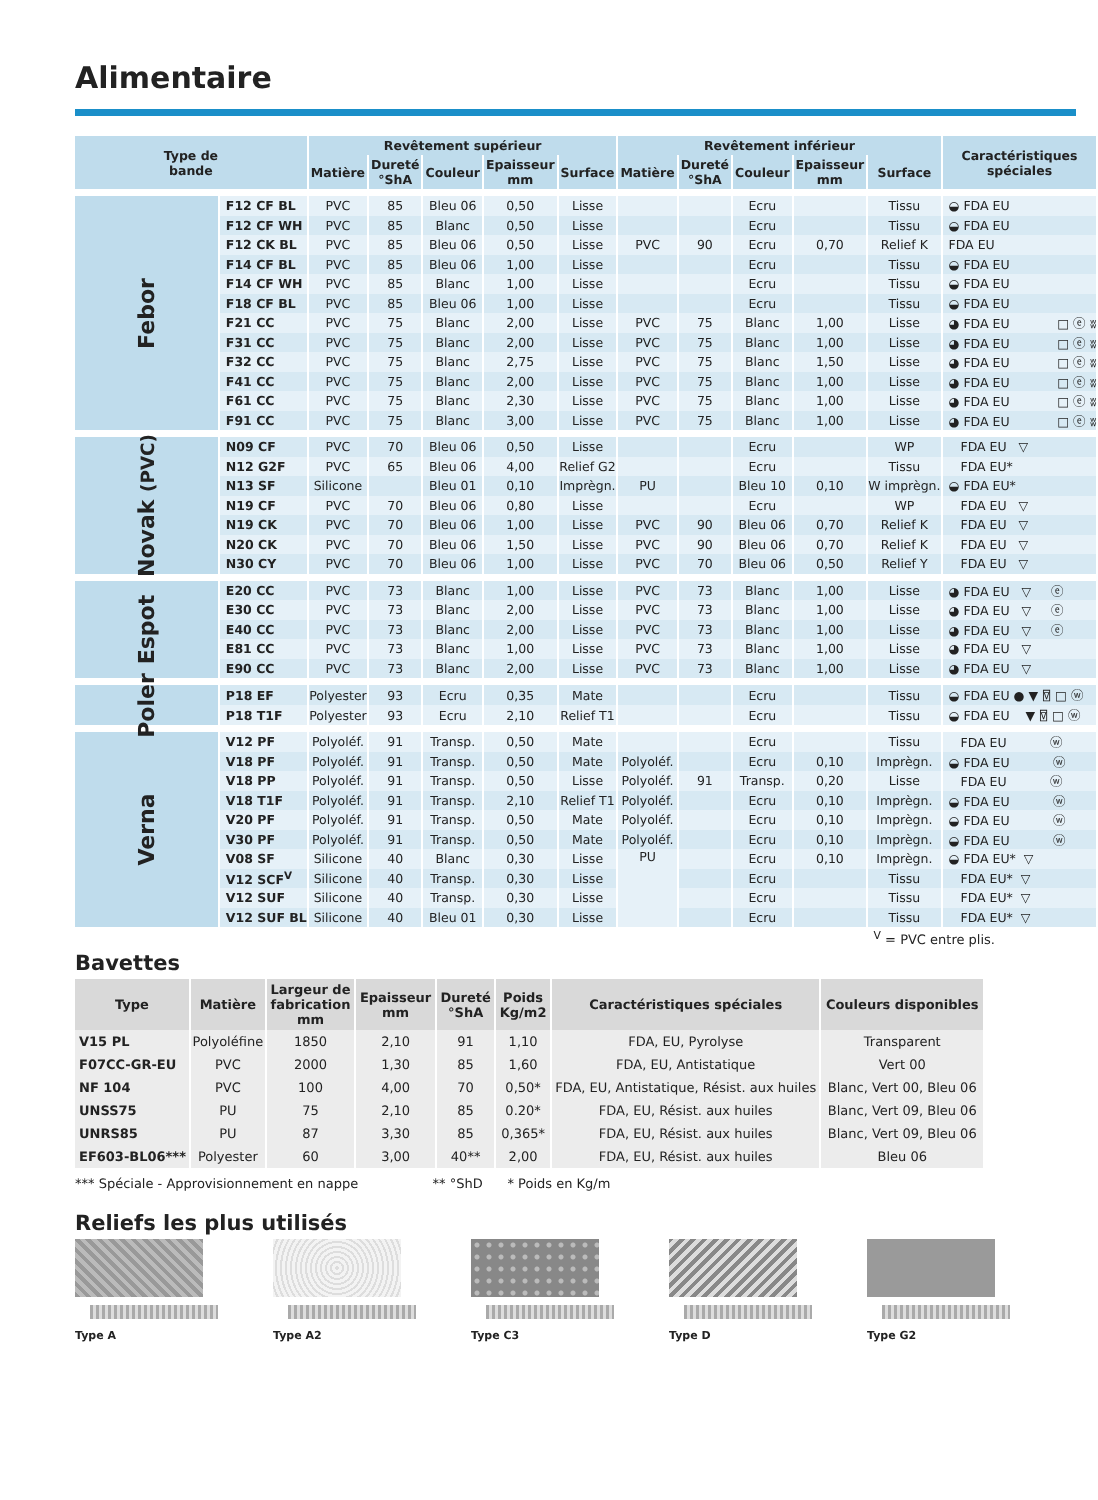Alimentaire
| Type de bande | | Revêtement supérieur | | | | | Revêtement inférieur | | | | | Caractéristiques spéciales |
| --- | --- | --- | --- | --- | --- | --- | --- | --- | --- | --- | --- | --- |
| | | Matière | Dureté °ShA | Couleur | Epaisseur mm | Surface | Matière | Dureté °ShA | Couleur | Epaisseur mm | Surface | |
| Febor | F12 CF BL | PVC | 85 | Bleu 06 | 0,50 | Lisse | | | Ecru | | Tissu | ◒ FDA EU |
| | F12 CF WH | PVC | 85 | Blanc | 0,50 | Lisse | | | Ecru | | Tissu | ◒ FDA EU |
| | F12 CK BL | PVC | 85 | Bleu 06 | 0,50 | Lisse | PVC | 90 | Ecru | 0,70 | Relief K | FDA EU |
| | F14 CF BL | PVC | 85 | Bleu 06 | 1,00 | Lisse | | | Ecru | | Tissu | ◒ FDA EU |
| | F14 CF WH | PVC | 85 | Blanc | 1,00 | Lisse | | | Ecru | | Tissu | ◒ FDA EU |
| | F18 CF BL | PVC | 85 | Bleu 06 | 1,00 | Lisse | | | Ecru | | Tissu | ◒ FDA EU |
| | F21 CC | PVC | 75 | Blanc | 2,00 | Lisse | PVC | 75 | Blanc | 1,00 | Lisse | ◕ FDA EU □ ⓔ ʬ |
| | F31 CC | PVC | 75 | Blanc | 2,00 | Lisse | PVC | 75 | Blanc | 1,00 | Lisse | ◕ FDA EU □ ⓔ ʬ |
| | F32 CC | PVC | 75 | Blanc | 2,75 | Lisse | PVC | 75 | Blanc | 1,50 | Lisse | ◕ FDA EU □ ⓔ ʬ |
| | F41 CC | PVC | 75 | Blanc | 2,00 | Lisse | PVC | 75 | Blanc | 1,00 | Lisse | ◕ FDA EU □ ⓔ ʬ |
| | F61 CC | PVC | 75 | Blanc | 2,30 | Lisse | PVC | 75 | Blanc | 1,00 | Lisse | ◕ FDA EU □ ⓔ ʬ |
| | F91 CC | PVC | 75 | Blanc | 3,00 | Lisse | PVC | 75 | Blanc | 1,00 | Lisse | ◕ FDA EU □ ⓔ ʬ |
| Novak (PVC) | N09 CF | PVC | 70 | Bleu 06 | 0,50 | Lisse | | | Ecru | | WP | FDA EU ▽ |
| | N12 G2F | PVC | 65 | Bleu 06 | 4,00 | Relief G2 | | | Ecru | | Tissu | FDA EU* |
| | N13 SF | Silicone | | Bleu 01 | 0,10 | Imprègn. | PU | | Bleu 10 | 0,10 | W imprègn. | ◒ FDA EU* |
| | N19 CF | PVC | 70 | Bleu 06 | 0,80 | Lisse | | | Ecru | | WP | FDA EU ▽ |
| | N19 CK | PVC | 70 | Bleu 06 | 1,00 | Lisse | PVC | 90 | Bleu 06 | 0,70 | Relief K | FDA EU ▽ |
| | N20 CK | PVC | 70 | Bleu 06 | 1,50 | Lisse | PVC | 90 | Bleu 06 | 0,70 | Relief K | FDA EU ▽ |
| | N30 CY | PVC | 70 | Bleu 06 | 1,00 | Lisse | PVC | 70 | Bleu 06 | 0,50 | Relief Y | FDA EU ▽ |
| Espot | E20 CC | PVC | 73 | Blanc | 1,00 | Lisse | PVC | 73 | Blanc | 1,00 | Lisse | ◕ FDA EU ▽ ⓔ |
| | E30 CC | PVC | 73 | Blanc | 2,00 | Lisse | PVC | 73 | Blanc | 1,00 | Lisse | ◕ FDA EU ▽ ⓔ |
| | E40 CC | PVC | 73 | Blanc | 2,00 | Lisse | PVC | 73 | Blanc | 1,00 | Lisse | ◕ FDA EU ▽ ⓔ |
| | E81 CC | PVC | 73 | Blanc | 1,00 | Lisse | PVC | 73 | Blanc | 1,00 | Lisse | ◕ FDA EU ▽ |
| | E90 CC | PVC | 73 | Blanc | 2,00 | Lisse | PVC | 73 | Blanc | 1,00 | Lisse | ◕ FDA EU ▽ |
| Poler | P18 EF | Polyester | 93 | Ecru | 0,35 | Mate | | | Ecru | | Tissu | ◒ FDA EU ● ▼ ⍔ □ ⓦ |
| | P18 T1F | Polyester | 93 | Ecru | 2,10 | Relief T1 | | | Ecru | | Tissu | ◒ FDA EU ▼ ⍔ □ ⓦ |
| Verna | V12 PF | Polyoléf. | 91 | Transp. | 0,50 | Mate | | | Ecru | | Tissu | FDA EU ⓦ |
| | V18 PF | Polyoléf. | 91 | Transp. | 0,50 | Mate | Polyoléf. | | Ecru | 0,10 | Imprègn. | ◒ FDA EU ⓦ |
| | V18 PP | Polyoléf. | 91 | Transp. | 0,50 | Lisse | Polyoléf. | 91 | Transp. | 0,20 | Lisse | FDA EU ⓦ |
| | V18 T1F | Polyoléf. | 91 | Transp. | 2,10 | Relief T1 | Polyoléf. | | Ecru | 0,10 | Imprègn. | ◒ FDA EU ⓦ |
| | V20 PF | Polyoléf. | 91 | Transp. | 0,50 | Mate | Polyoléf. | | Ecru | 0,10 | Imprègn. | ◒ FDA EU ⓦ |
| | V30 PF | Polyoléf. | 91 | Transp. | 0,50 | Mate | Polyoléf. | | Ecru | 0,10 | Imprègn. | ◒ FDA EU ⓦ |
| | V08 SF | Silicone | 40 | Blanc | 0,30 | Lisse | PU | | Ecru | 0,10 | Imprègn. | ◒ FDA EU* ▽ |
| | V12 SCF<sup>V</sup> | Silicone | 40 | Transp. | 0,30 | Lisse | | | Ecru | | Tissu | FDA EU* ▽ |
| | V12 SUF | Silicone | 40 | Transp. | 0,30 | Lisse | | | Ecru | | Tissu | FDA EU* ▽ |
| | V12 SUF BL | Silicone | 40 | Bleu 01 | 0,30 | Lisse | | | Ecru | | Tissu | FDA EU* ▽ |
<sup>V</sup> = PVC entre plis.
Bavettes
| Type | Matière | Largeur de fabrication mm | Epaisseur mm | Dureté °ShA | Poids Kg/m2 | Caractéristiques spéciales | Couleurs disponibles |
| --- | --- | --- | --- | --- | --- | --- | --- |
| V15 PL | Polyoléfine | 1850 | 2,10 | 91 | 1,10 | FDA, EU, Pyrolyse | Transparent |
| F07CC-GR-EU | PVC | 2000 | 1,30 | 85 | 1,60 | FDA, EU, Antistatique | Vert 00 |
| NF 104 | PVC | 100 | 4,00 | 70 | 0,50* | FDA, EU, Antistatique, Résist. aux huiles | Blanc, Vert 00, Bleu 06 |
| UNSS75 | PU | 75 | 2,10 | 85 | 0.20* | FDA, EU, Résist. aux huiles | Blanc, Vert 09, Bleu 06 |
| UNRS85 | PU | 87 | 3,30 | 85 | 0,365* | FDA, EU, Résist. aux huiles | Blanc, Vert 09, Bleu 06 |
| EF603-BL06*** | Polyester | 60 | 3,00 | 40** | 2,00 | FDA, EU, Résist. aux huiles | Bleu 06 |
*** Spéciale - Approvisionnement en nappe ** °ShD * Poids en Kg/m
Reliefs les plus utilisés
Type A Type A2 Type C3 Type D Type G2